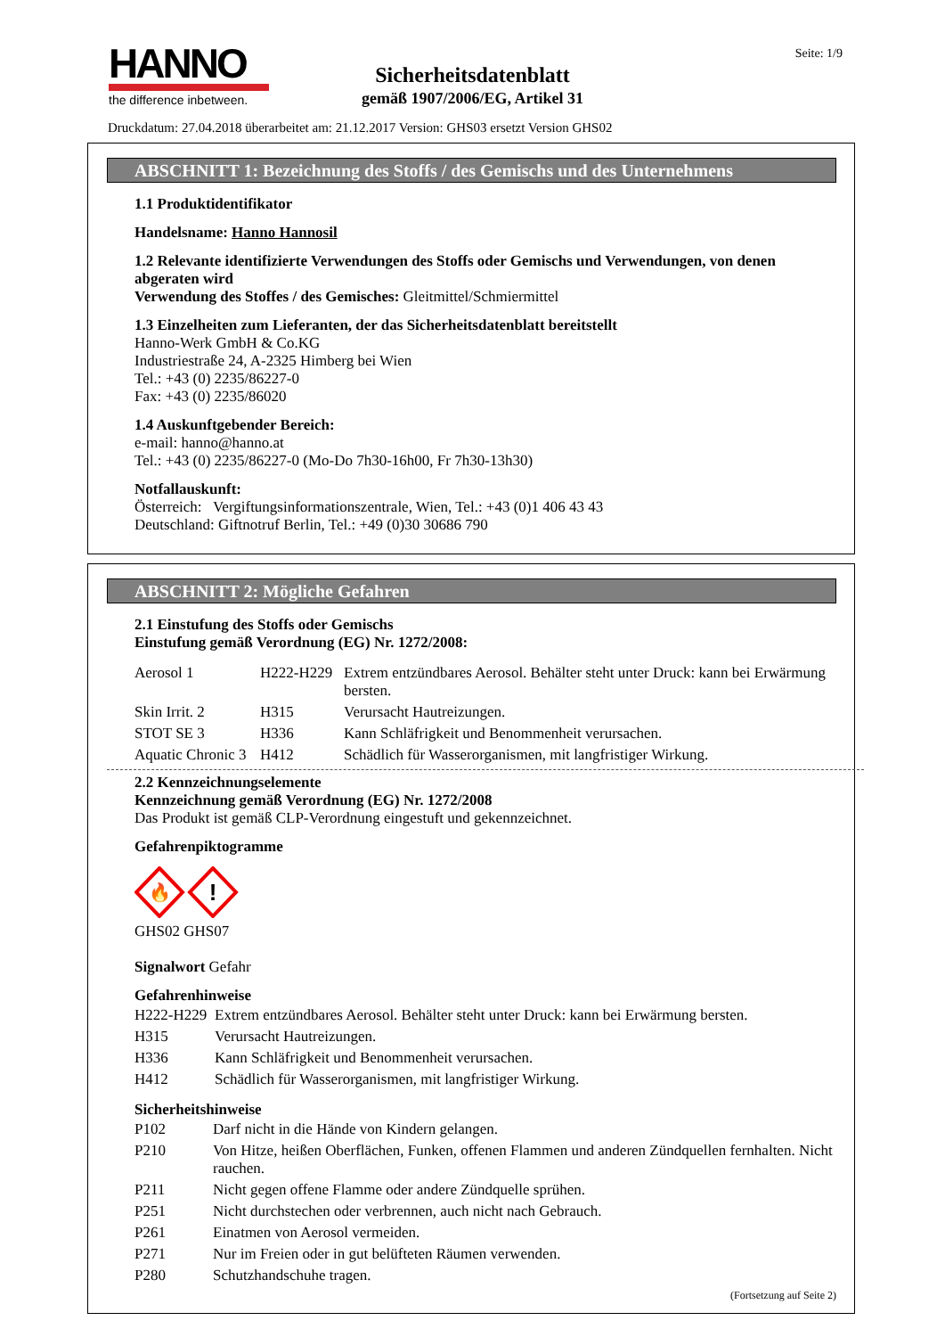HANNO
the difference inbetween.
Seite: 1/9
Sicherheitsdatenblatt
gemäß 1907/2006/EG, Artikel 31
Druckdatum: 27.04.2018 überarbeitet am: 21.12.2017 Version: GHS03 ersetzt Version GHS02
ABSCHNITT 1: Bezeichnung des Stoffs / des Gemischs und des Unternehmens
1.1 Produktidentifikator
Handelsname: Hanno Hannosil
1.2 Relevante identifizierte Verwendungen des Stoffs oder Gemischs und Verwendungen, von denen abgeraten wird
Verwendung des Stoffes / des Gemisches: Gleitmittel/Schmiermittel
1.3 Einzelheiten zum Lieferanten, der das Sicherheitsdatenblatt bereitstellt
Hanno-Werk GmbH & Co.KG
Industriestraße 24, A-2325 Himberg bei Wien
Tel.: +43 (0) 2235/86227-0
Fax: +43 (0) 2235/86020
1.4 Auskunftgebender Bereich:
e-mail: hanno@hanno.at
Tel.: +43 (0) 2235/86227-0 (Mo-Do 7h30-16h00, Fr 7h30-13h30)
Notfallauskunft:
Österreich: Vergiftungsinformationszentrale, Wien, Tel.: +43 (0)1 406 43 43
Deutschland: Giftnotruf Berlin, Tel.: +49 (0)30 30686 790
ABSCHNITT 2: Mögliche Gefahren
2.1 Einstufung des Stoffs oder Gemischs
Einstufung gemäß Verordnung (EG) Nr. 1272/2008:
| Aerosol 1 | H222-H229 | Extrem entzündbares Aerosol. Behälter steht unter Druck: kann bei Erwärmung bersten. |
| Skin Irrit. 2 | H315 | Verursacht Hautreizungen. |
| STOT SE 3 | H336 | Kann Schläfrigkeit und Benommenheit verursachen. |
| Aquatic Chronic 3 | H412 | Schädlich für Wasserorganismen, mit langfristiger Wirkung. |
2.2 Kennzeichnungselemente
Kennzeichnung gemäß Verordnung (EG) Nr. 1272/2008
Das Produkt ist gemäß CLP-Verordnung eingestuft und gekennzeichnet.
Gefahrenpiktogramme
🔥
!
GHS02 GHS07
Signalwort Gefahr
Gefahrenhinweise
| H222-H229 | Extrem entzündbares Aerosol. Behälter steht unter Druck: kann bei Erwärmung bersten. |
| H315 | Verursacht Hautreizungen. |
| H336 | Kann Schläfrigkeit und Benommenheit verursachen. |
| H412 | Schädlich für Wasserorganismen, mit langfristiger Wirkung. |
Sicherheitshinweise
| P102 | Darf nicht in die Hände von Kindern gelangen. |
| P210 | Von Hitze, heißen Oberflächen, Funken, offenen Flammen und anderen Zündquellen fernhalten. Nicht rauchen. |
| P211 | Nicht gegen offene Flamme oder andere Zündquelle sprühen. |
| P251 | Nicht durchstechen oder verbrennen, auch nicht nach Gebrauch. |
| P261 | Einatmen von Aerosol vermeiden. |
| P271 | Nur im Freien oder in gut belüfteten Räumen verwenden. |
| P280 | Schutzhandschuhe tragen. |
(Fortsetzung auf Seite 2)